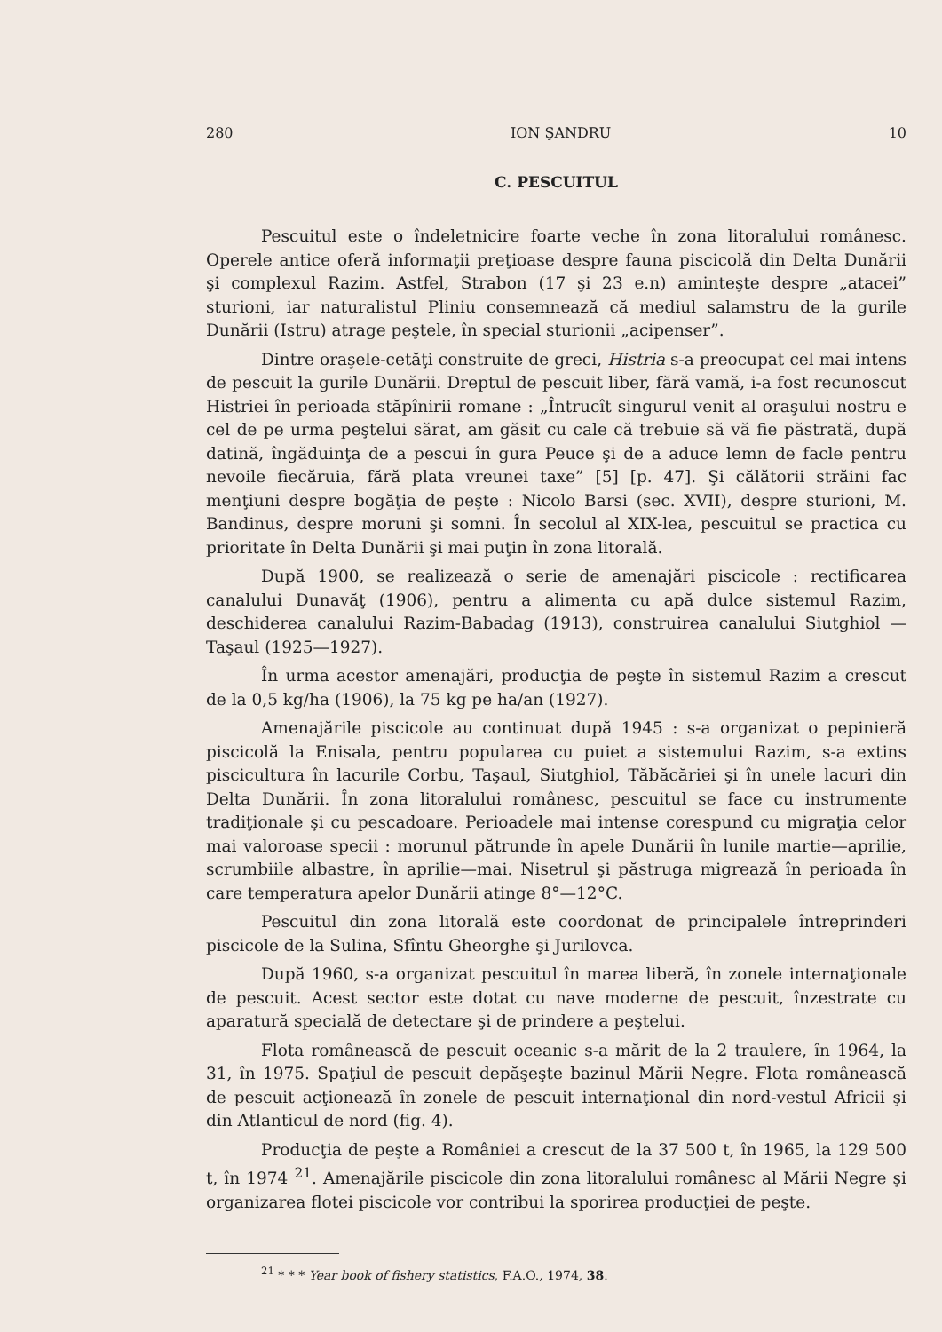280 ION ŞANDRU 10
C. PESCUITUL
Pescuitul este o îndeletnicire foarte veche în zona litoralului românesc. Operele antice oferă informaţii preţioase despre fauna piscicolă din Delta Dunării şi complexul Razim. Astfel, Strabon (17 şi 23 e.n) aminteşte despre „atacei” sturioni, iar naturalistul Pliniu consemnează că mediul salamstru de la gurile Dunării (Istru) atrage peştele, în special sturionii „acipenser”.
Dintre oraşele-cetăţi construite de greci, Histria s-a preocupat cel mai intens de pescuit la gurile Dunării. Dreptul de pescuit liber, fără vamă, i-a fost recunoscut Histriei în perioada stăpînirii romane : „Întrucît singurul venit al oraşului nostru e cel de pe urma peştelui sărat, am găsit cu cale că trebuie să vă fie păstrată, după datină, îngăduinţa de a pescui în gura Peuce şi de a aduce lemn de facle pentru nevoile fiecăruia, fără plata vreunei taxe” [5] [p. 47]. Şi călătorii străini fac menţiuni despre bogăţia de peşte : Nicolo Barsi (sec. XVII), despre sturioni, M. Bandinus, despre moruni şi somni. În secolul al XIX-lea, pescuitul se practica cu prioritate în Delta Dunării şi mai puţin în zona litorală.
După 1900, se realizează o serie de amenajări piscicole : rectificarea canalului Dunavăţ (1906), pentru a alimenta cu apă dulce sistemul Razim, deschiderea canalului Razim-Babadag (1913), construirea canalului Siutghiol — Taşaul (1925—1927).
În urma acestor amenajări, producţia de peşte în sistemul Razim a crescut de la 0,5 kg/ha (1906), la 75 kg pe ha/an (1927).
Amenajările piscicole au continuat după 1945 : s-a organizat o pepinieră piscicolă la Enisala, pentru popularea cu puiet a sistemului Razim, s-a extins piscicultura în lacurile Corbu, Taşaul, Siutghiol, Tăbăcăriei şi în unele lacuri din Delta Dunării. În zona litoralului românesc, pescuitul se face cu instrumente tradiţionale şi cu pescadoare. Perioadele mai intense corespund cu migraţia celor mai valoroase specii : morunul pătrunde în apele Dunării în lunile martie—aprilie, scrumbiile albastre, în aprilie—mai. Nisetrul şi păstruga migrează în perioada în care temperatura apelor Dunării atinge 8°—12°C.
Pescuitul din zona litorală este coordonat de principalele întreprinderi piscicole de la Sulina, Sfîntu Gheorghe şi Jurilovca.
După 1960, s-a organizat pescuitul în marea liberă, în zonele internaţionale de pescuit. Acest sector este dotat cu nave moderne de pescuit, înzestrate cu aparatură specială de detectare şi de prindere a peştelui.
Flota românească de pescuit oceanic s-a mărit de la 2 traulere, în 1964, la 31, în 1975. Spaţiul de pescuit depăşeşte bazinul Mării Negre. Flota românească de pescuit acţionează în zonele de pescuit internaţional din nord-vestul Africii şi din Atlanticul de nord (fig. 4).
Producţia de peşte a României a crescut de la 37 500 t, în 1965, la 129 500 t, în 1974 <sup>21</sup>. Amenajările piscicole din zona litoralului românesc al Mării Negre şi organizarea flotei piscicole vor contribui la sporirea producţiei de peşte.
<sup>21</sup> * * * Year book of fishery statistics, F.A.O., 1974, 38.